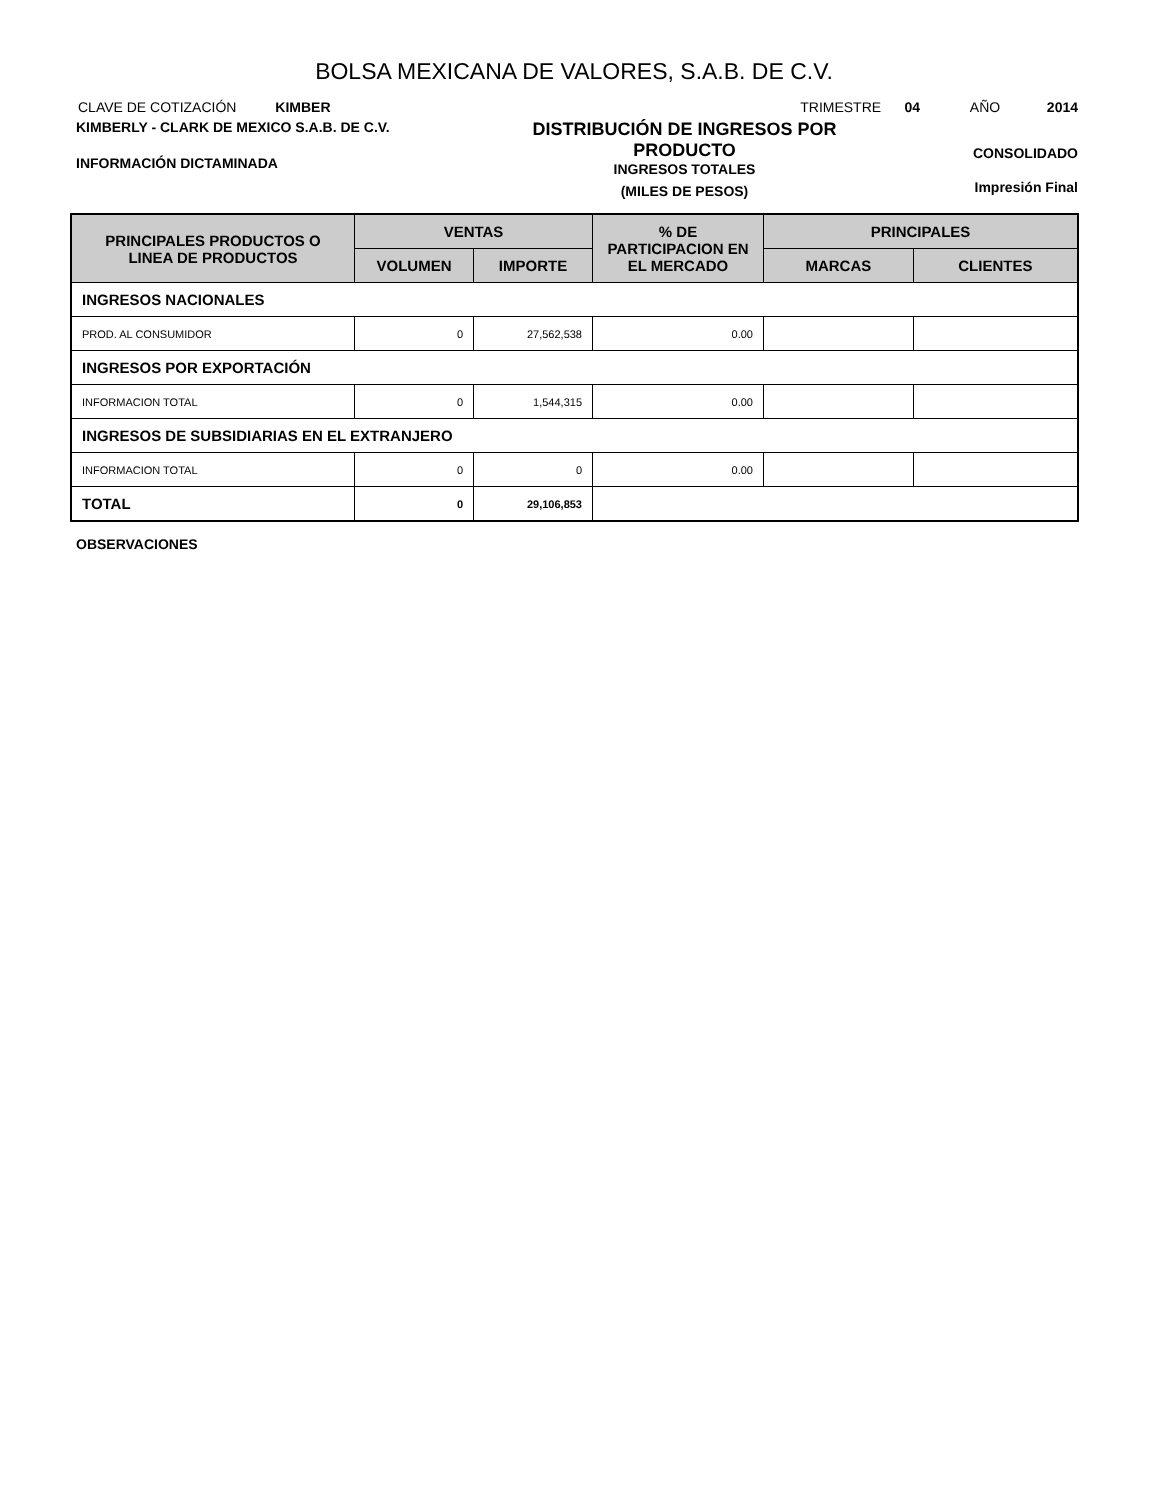BOLSA MEXICANA DE VALORES, S.A.B. DE C.V.
CLAVE DE COTIZACIÓN KIMBER
TRIMESTRE 04 AÑO 2014
KIMBERLY - CLARK DE MEXICO S.A.B. DE C.V.
INFORMACIÓN DICTAMINADA
DISTRIBUCIÓN DE INGRESOS POR PRODUCTO
INGRESOS TOTALES
(MILES DE PESOS)
CONSOLIDADO
Impresión Final
| PRINCIPALES PRODUCTOS O LINEA DE PRODUCTOS | VENTAS | | % DE PARTICIPACION EN EL MERCADO | PRINCIPALES | |
| --- | --- | --- | --- | --- | --- |
| | VOLUMEN | IMPORTE | | MARCAS | CLIENTES |
| INGRESOS NACIONALES | | | | | |
| PROD. AL CONSUMIDOR | 0 | 27,562,538 | 0.00 | | |
| INGRESOS POR EXPORTACIÓN | | | | | |
| INFORMACION TOTAL | 0 | 1,544,315 | 0.00 | | |
| INGRESOS DE SUBSIDIARIAS EN EL EXTRANJERO | | | | | |
| INFORMACION TOTAL | 0 | 0 | 0.00 | | |
| TOTAL | 0 | 29,106,853 | | | |
OBSERVACIONES